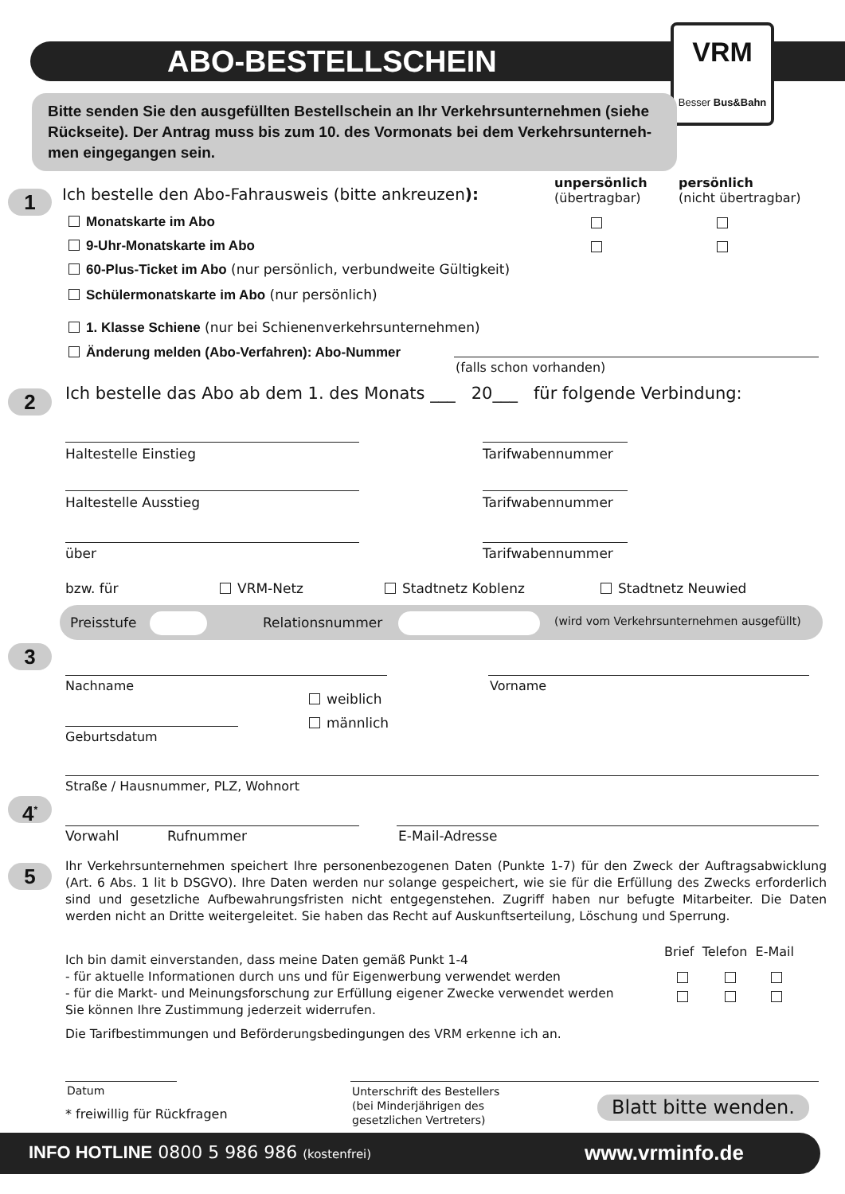ABO-BESTELLSCHEIN
VRM
Besser Bus&Bahn
Bitte senden Sie den ausgefüllten Bestellschein an Ihr Verkehrsunternehmen (siehe Rückseite). Der Antrag muss bis zum 10. des Vormonats bei dem Verkehrsunterneh-men eingegangen sein.
1 Ich bestelle den Abo-Fahrausweis (bitte ankreuzen):
unpersönlich
(übertragbar)
persönlich
(nicht übertragbar)
Monatskarte im Abo
9-Uhr-Monatskarte im Abo
60-Plus-Ticket im Abo (nur persönlich, verbundweite Gültigkeit)
Schülermonatskarte im Abo (nur persönlich)
1. Klasse Schiene (nur bei Schienenverkehrsunternehmen)
Änderung melden (Abo-Verfahren): Abo-Nummer
(falls schon vorhanden)
2 Ich bestelle das Abo ab dem 1. des Monats ___ 20___ für folgende Verbindung:
Haltestelle Einstieg Tarifwabennummer
Haltestelle Ausstieg Tarifwabennummer
über Tarifwabennummer
bzw. für VRM-Netz Stadtnetz Koblenz Stadtnetz Neuwied
Preisstufe Relationsnummer (wird vom Verkehrsunternehmen ausgefüllt)
3
Nachname Vorname
weiblich
männlich
Geburtsdatum
Straße / Hausnummer, PLZ, Wohnort
4<sup>*</sup>
Vorwahl Rufnummer E-Mail-Adresse
5
Ihr Verkehrsunternehmen speichert Ihre personenbezogenen Daten (Punkte 1-7) für den Zweck der Auftragsabwicklung (Art. 6 Abs. 1 lit b DSGVO). Ihre Daten werden nur solange gespeichert, wie sie für die Erfüllung des Zwecks erforderlich sind und gesetzliche Aufbewahrungsfristen nicht entgegenstehen. Zugriff haben nur befugte Mitarbeiter. Die Daten werden nicht an Dritte weitergeleitet. Sie haben das Recht auf Auskunftserteilung, Löschung und Sperrung.
Brief Telefon E-Mail
Ich bin damit einverstanden, dass meine Daten gemäß Punkt 1-4
- für aktuelle Informationen durch uns und für Eigenwerbung verwendet werden
- für die Markt- und Meinungsforschung zur Erfüllung eigener Zwecke verwendet werden
Sie können Ihre Zustimmung jederzeit widerrufen.
Die Tarifbestimmungen und Beförderungsbedingungen des VRM erkenne ich an.
Datum
* freiwillig für Rückfragen
Unterschrift des Bestellers
(bei Minderjährigen des
gesetzlichen Vertreters)
Blatt bitte wenden.
INFO HOTLINE 0800 5 986 986 (kostenfrei) www.vrminfo.de